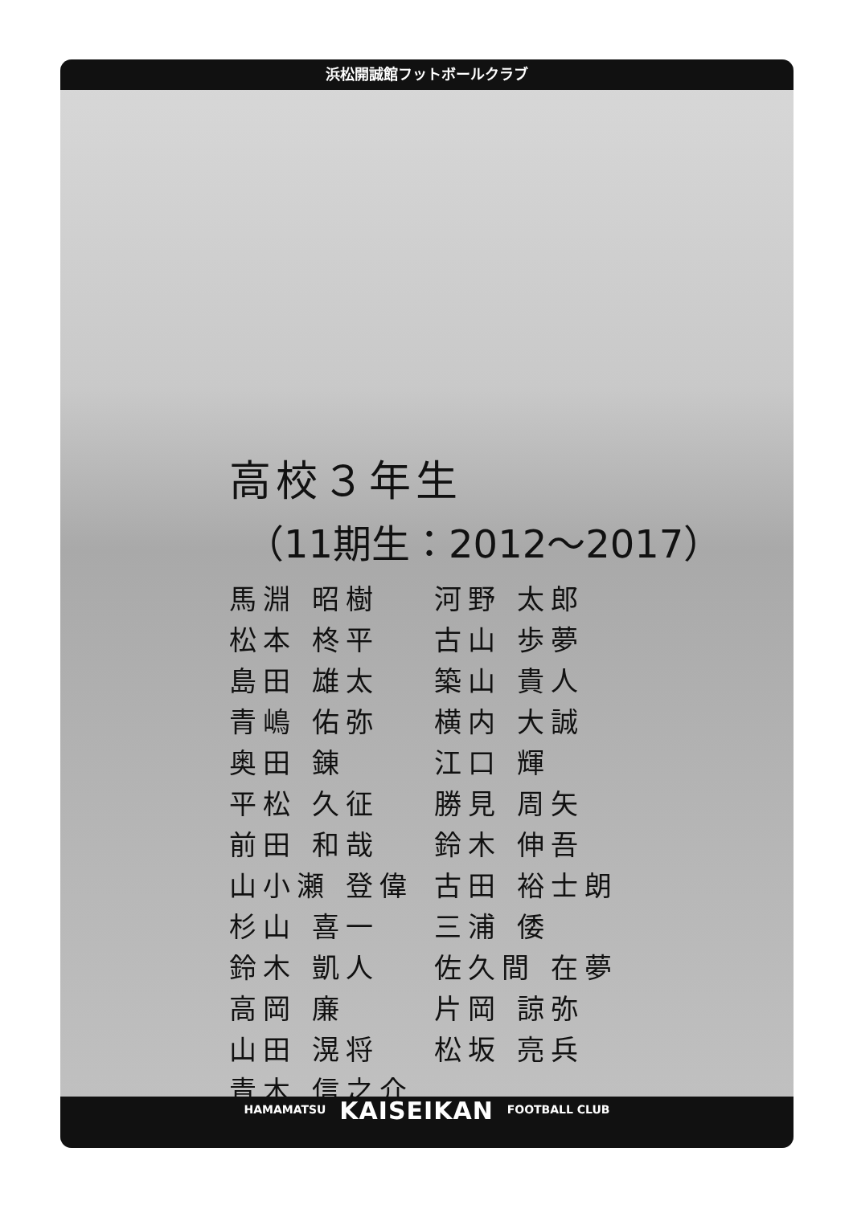浜松開誠館フットボールクラブ
高校３年生
（11期生：2012～2017）
| 馬淵 昭樹 | 河野 太郎 |
| 松本 柊平 | 古山 歩夢 |
| 島田 雄太 | 築山 貴人 |
| 青嶋 佑弥 | 横内 大誠 |
| 奥田 錬 | 江口 輝 |
| 平松 久征 | 勝見 周矢 |
| 前田 和哉 | 鈴木 伸吾 |
| 山小瀬 登偉 | 古田 裕士朗 |
| 杉山 喜一 | 三浦 倭 |
| 鈴木 凱人 | 佐久間 在夢 |
| 高岡 廉 | 片岡 諒弥 |
| 山田 滉将 | 松坂 亮兵 |
| 青木 信之介 | |
HAMAMATSU KAISEIKAN FOOTBALL CLUB